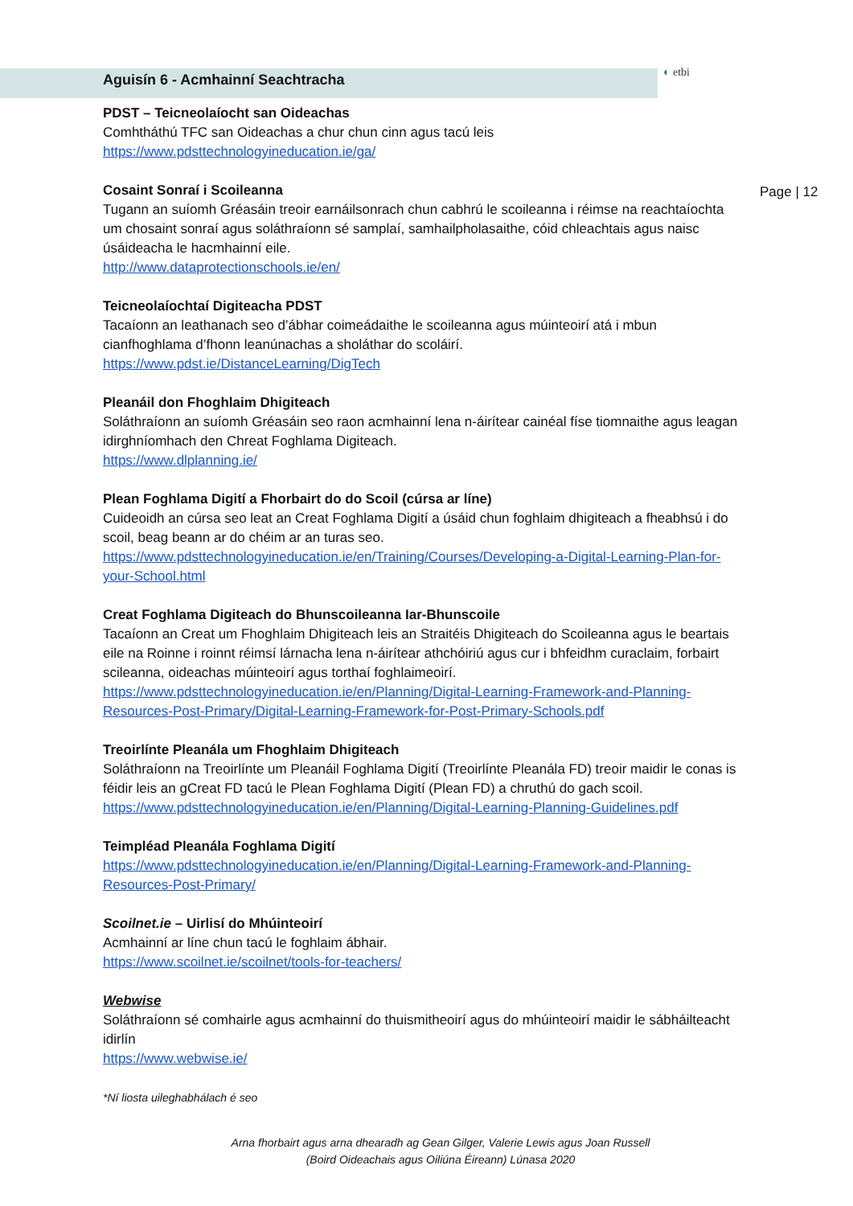◐ etbi
Page | 12
Aguisín 6 - Acmhainní Seachtracha
PDST – Teicneolaíocht san Oideachas
Comhtháthú TFC san Oideachas a chur chun cinn agus tacú leis
https://www.pdsttechnologyineducation.ie/ga/
Cosaint Sonraí i Scoileanna
Tugann an suíomh Gréasáin treoir earnáilsonrach chun cabhrú le scoileanna i réimse na reachtaíochta um chosaint sonraí agus soláthraíonn sé samplaí, samhailpholasaithe, cóid chleachtais agus naisc úsáideacha le hacmhainní eile.
http://www.dataprotectionschools.ie/en/
Teicneolaíochtaí Digiteacha PDST
Tacaíonn an leathanach seo d’ábhar coimeádaithe le scoileanna agus múinteoirí atá i mbun cianfhoghlama d’fhonn leanúnachas a sholáthar do scoláirí.
https://www.pdst.ie/DistanceLearning/DigTech
Pleanáil don Fhoghlaim Dhigiteach
Soláthraíonn an suíomh Gréasáin seo raon acmhainní lena n-áirítear cainéal físe tiomnaithe agus leagan idirghníomhach den Chreat Foghlama Digiteach.
https://www.dlplanning.ie/
Plean Foghlama Digití a Fhorbairt do do Scoil (cúrsa ar líne)
Cuideoidh an cúrsa seo leat an Creat Foghlama Digití a úsáid chun foghlaim dhigiteach a fheabhsú i do scoil, beag beann ar do chéim ar an turas seo.
https://www.pdsttechnologyineducation.ie/en/Training/Courses/Developing-a-Digital-Learning-Plan-for-your-School.html
Creat Foghlama Digiteach do Bhunscoileanna Iar-Bhunscoile
Tacaíonn an Creat um Fhoghlaim Dhigiteach leis an Straitéis Dhigiteach do Scoileanna agus le beartais eile na Roinne i roinnt réimsí lárnacha lena n-áirítear athchóiriú agus cur i bhfeidhm curaclaim, forbairt scileanna, oideachas múinteoirí agus torthaí foghlaimeoirí.
https://www.pdsttechnologyineducation.ie/en/Planning/Digital-Learning-Framework-and-Planning-Resources-Post-Primary/Digital-Learning-Framework-for-Post-Primary-Schools.pdf
Treoirlínte Pleanála um Fhoghlaim Dhigiteach
Soláthraíonn na Treoirlínte um Pleanáil Foghlama Digití (Treoirlínte Pleanála FD) treoir maidir le conas is féidir leis an gCreat FD tacú le Plean Foghlama Digití (Plean FD) a chruthú do gach scoil.
https://www.pdsttechnologyineducation.ie/en/Planning/Digital-Learning-Planning-Guidelines.pdf
Teimpléad Pleanála Foghlama Digití
https://www.pdsttechnologyineducation.ie/en/Planning/Digital-Learning-Framework-and-Planning-Resources-Post-Primary/
Scoilnet.ie – Uirlisí do Mhúinteoirí
Acmhainní ar líne chun tacú le foghlaim ábhair.
https://www.scoilnet.ie/scoilnet/tools-for-teachers/
Webwise
Soláthraíonn sé comhairle agus acmhainní do thuismitheoirí agus do mhúinteoirí maidir le sábháilteacht idirlín
https://www.webwise.ie/
*Ní liosta uileghabhálach é seo
Arna fhorbairt agus arna dhearadh ag Gean Gilger, Valerie Lewis agus Joan Russell
(Boird Oideachais agus Oiliúna Éireann) Lúnasa 2020